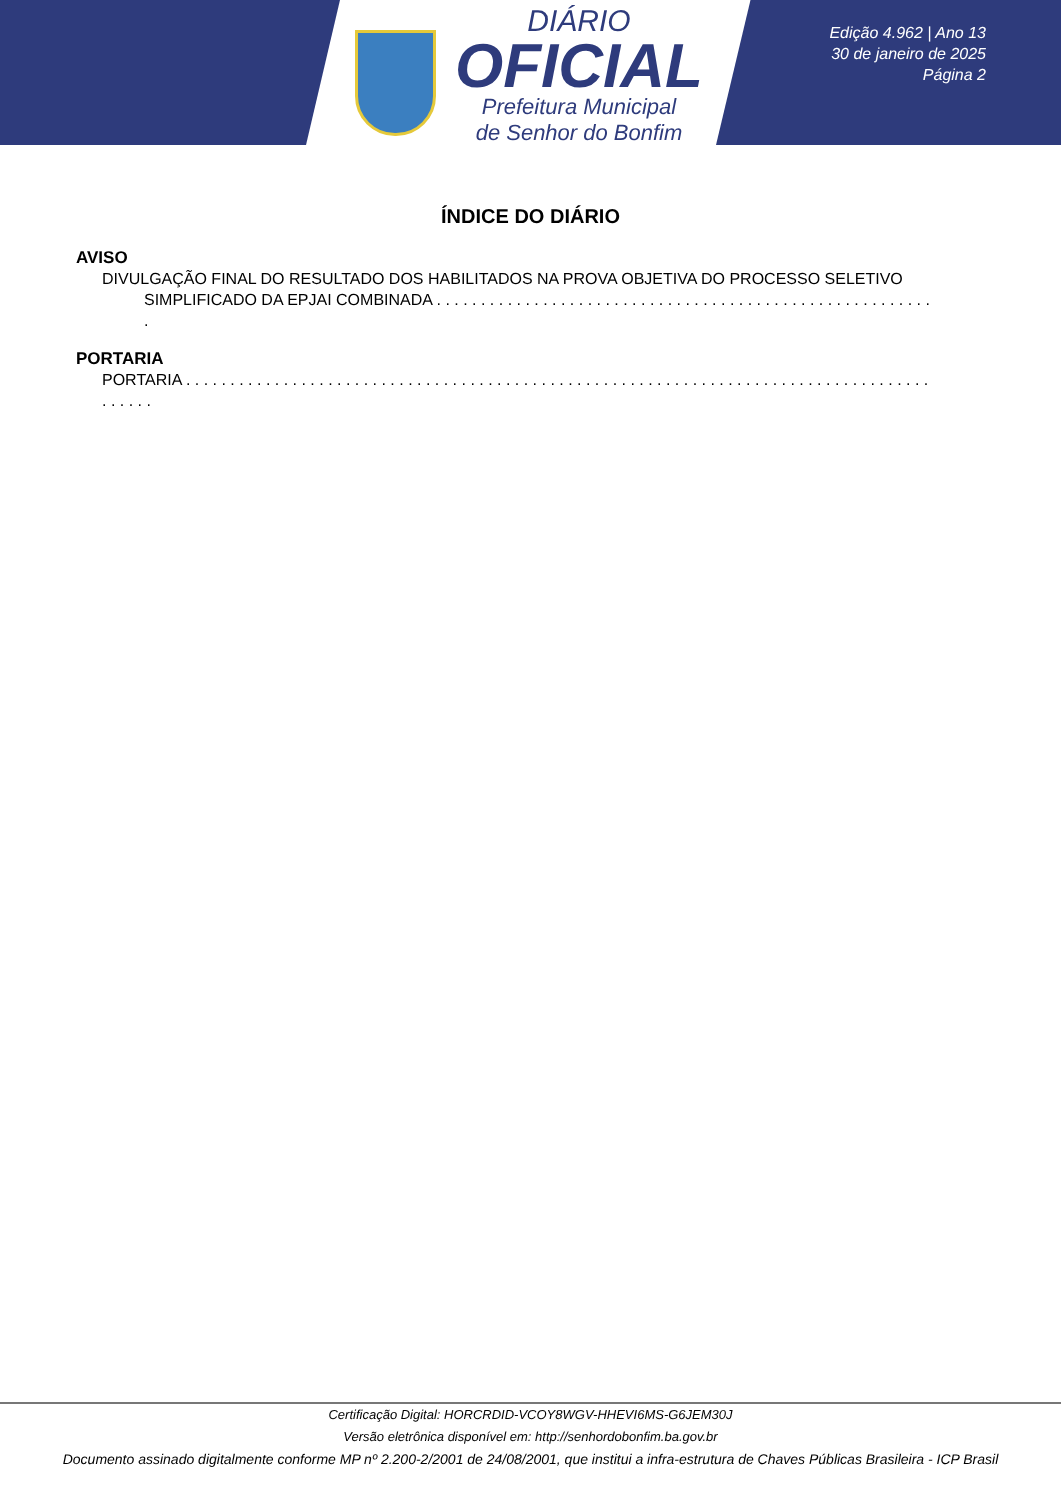DIÁRIO
OFICIAL
Prefeitura Municipal
de Senhor do Bonfim
Edição 4.962 | Ano 13
30 de janeiro de 2025
Página 2
ÍNDICE DO DIÁRIO
AVISO
DIVULGAÇÃO FINAL DO RESULTADO DOS HABILITADOS NA PROVA OBJETIVA DO PROCESSO SELETIVO
SIMPLIFICADO DA EPJAI COMBINADA . . . . . . . . . . . . . . . . . . . . . . . . . . . . . . . . . . . . . . . . . . . . . . . . . . . . . . . . .
PORTARIA
PORTARIA . . . . . . . . . . . . . . . . . . . . . . . . . . . . . . . . . . . . . . . . . . . . . . . . . . . . . . . . . . . . . . . . . . . . . . . . . . . . . . . . . . . . . . . . . .
Certificação Digital: HORCRDID-VCOY8WGV-HHEVI6MS-G6JEM30J
Versão eletrônica disponível em: http://senhordobonfim.ba.gov.br
Documento assinado digitalmente conforme MP nº 2.200-2/2001 de 24/08/2001, que institui a infra-estrutura de Chaves Públicas Brasileira - ICP Brasil